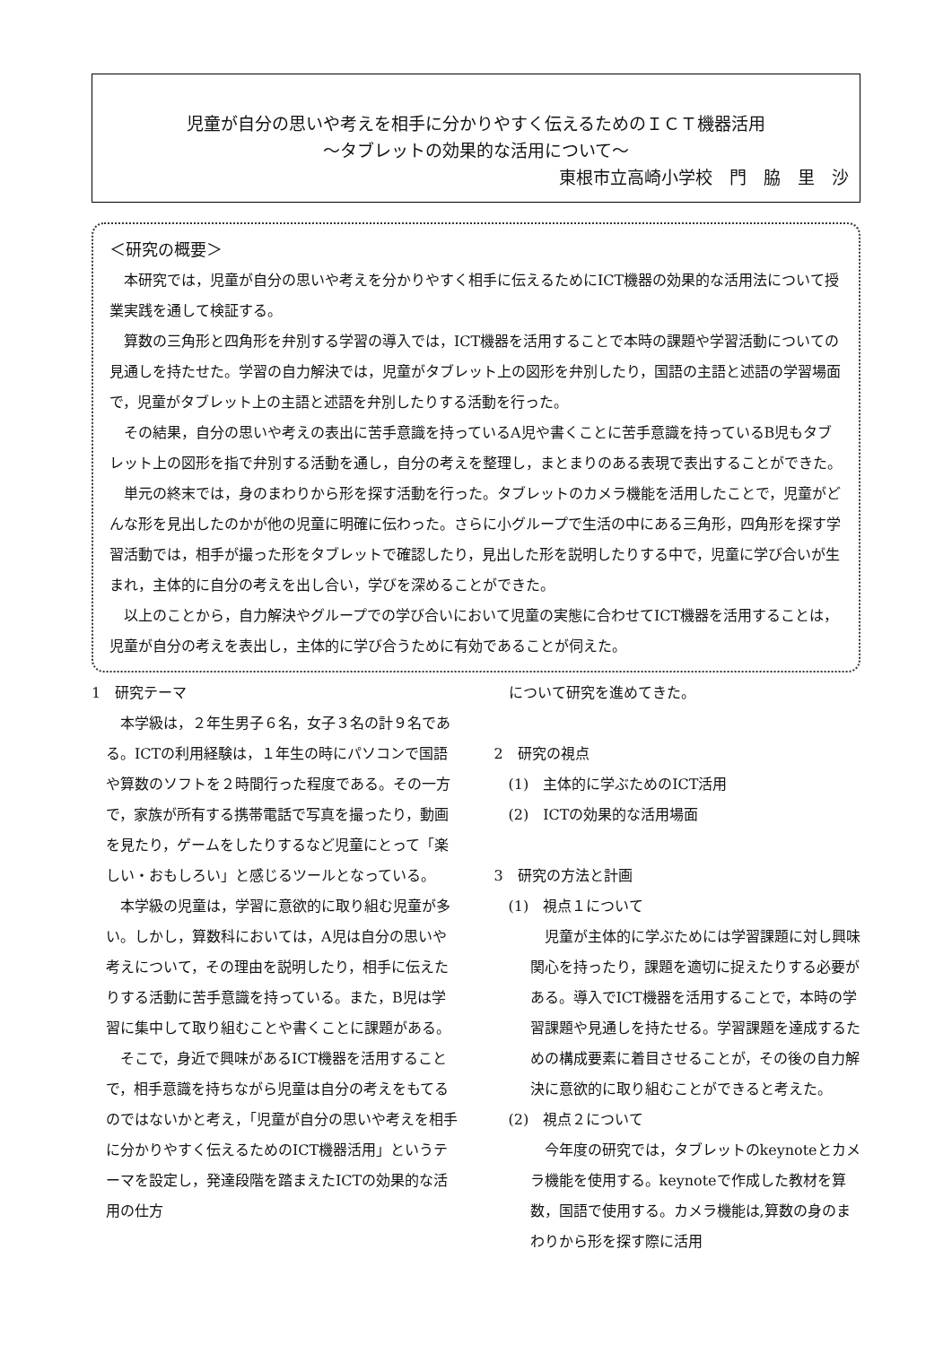児童が自分の思いや考えを相手に分かりやすく伝えるためのＩＣＴ機器活用
～タブレットの効果的な活用について～
東根市立高崎小学校　門　脇　里　沙
＜研究の概要＞
本研究では，児童が自分の思いや考えを分かりやすく相手に伝えるためにICT機器の効果的な活用法について授業実践を通して検証する。
算数の三角形と四角形を弁別する学習の導入では，ICT機器を活用することで本時の課題や学習活動についての見通しを持たせた。学習の自力解決では，児童がタブレット上の図形を弁別したり，国語の主語と述語の学習場面で，児童がタブレット上の主語と述語を弁別したりする活動を行った。
その結果，自分の思いや考えの表出に苦手意識を持っているA児や書くことに苦手意識を持っているB児もタブレット上の図形を指で弁別する活動を通し，自分の考えを整理し，まとまりのある表現で表出することができた。
単元の終末では，身のまわりから形を探す活動を行った。タブレットのカメラ機能を活用したことで，児童がどんな形を見出したのかが他の児童に明確に伝わった。さらに小グループで生活の中にある三角形，四角形を探す学習活動では，相手が撮った形をタブレットで確認したり，見出した形を説明したりする中で，児童に学び合いが生まれ，主体的に自分の考えを出し合い，学びを深めることができた。
以上のことから，自力解決やグループでの学び合いにおいて児童の実態に合わせてICT機器を活用することは，児童が自分の考えを表出し，主体的に学び合うために有効であることが伺えた。
1　研究テーマ
本学級は，２年生男子６名，女子３名の計９名である。ICTの利用経験は，１年生の時にパソコンで国語や算数のソフトを２時間行った程度である。その一方で，家族が所有する携帯電話で写真を撮ったり，動画を見たり，ゲームをしたりするなど児童にとって「楽しい・おもしろい」と感じるツールとなっている。
本学級の児童は，学習に意欲的に取り組む児童が多い。しかし，算数科においては，A児は自分の思いや考えについて，その理由を説明したり，相手に伝えたりする活動に苦手意識を持っている。また，B児は学習に集中して取り組むことや書くことに課題がある。
そこで，身近で興味があるICT機器を活用することで，相手意識を持ちながら児童は自分の考えをもてるのではないかと考え，「児童が自分の思いや考えを相手に分かりやすく伝えるためのICT機器活用」というテーマを設定し，発達段階を踏まえたICTの効果的な活用の仕方
について研究を進めてきた。
2　研究の視点
(1)　主体的に学ぶためのICT活用
(2)　ICTの効果的な活用場面
3　研究の方法と計画
(1)　視点１について
児童が主体的に学ぶためには学習課題に対し興味関心を持ったり，課題を適切に捉えたりする必要がある。導入でICT機器を活用することで，本時の学習課題や見通しを持たせる。学習課題を達成するための構成要素に着目させることが，その後の自力解決に意欲的に取り組むことができると考えた。
(2)　視点２について
今年度の研究では，タブレットのkeynoteとカメラ機能を使用する。keynoteで作成した教材を算数，国語で使用する。カメラ機能は,算数の身のまわりから形を探す際に活用